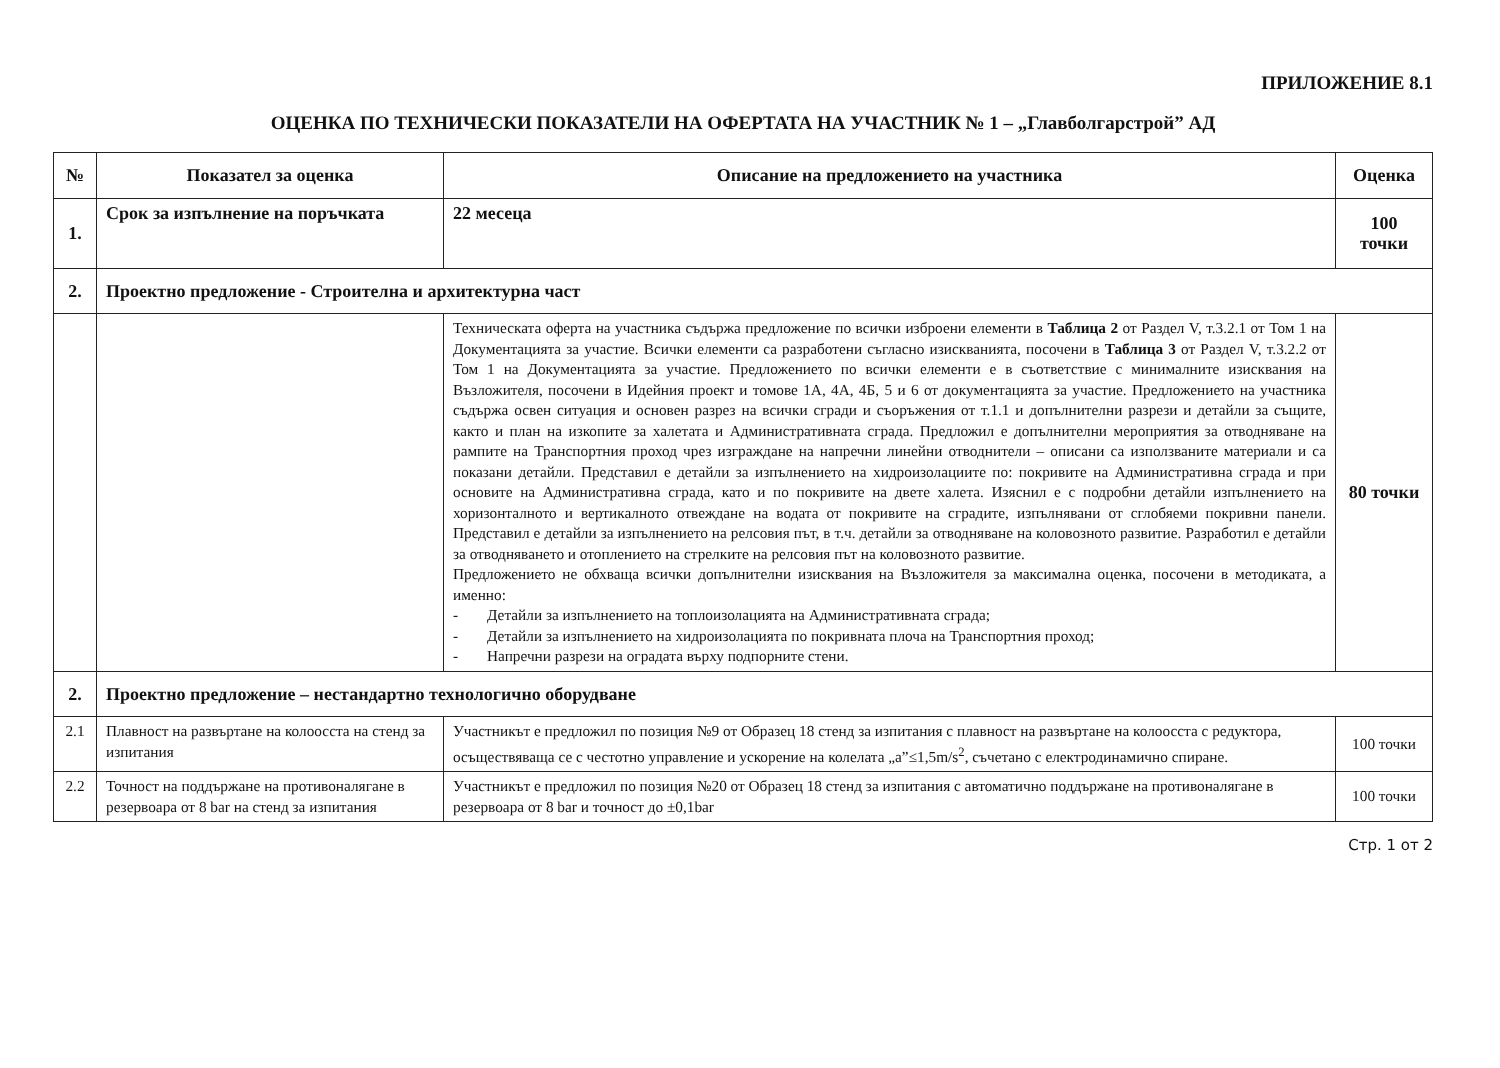ПРИЛОЖЕНИЕ 8.1
ОЦЕНКА ПО ТЕХНИЧЕСКИ ПОКАЗАТЕЛИ НА ОФЕРТАТА НА УЧАСТНИК № 1 – „Главболгарстрой” АД
| № | Показател за оценка | Описание на предложението на участника | Оценка |
| --- | --- | --- | --- |
| 1. | Срок за изпълнение на поръчката | 22 месеца | 100 точки |
| 2. | Проектно предложение - Строителна и архитектурна част | | |
| | | Техническата оферта на участника съдържа предложение по всички изброени елементи в Таблица 2 от Раздел V, т.3.2.1 от Том 1 на Документацията за участие. Всички елементи са разработени съгласно изискванията, посочени в Таблица 3 от Раздел V, т.3.2.2 от Том 1 на Документацията за участие. Предложението по всички елементи е в съответствие с минималните изисквания на Възложителя, посочени в Идейния проект и томове 1А, 4А, 4Б, 5 и 6 от документацията за участие. Предложението на участника съдържа освен ситуация и основен разрез на всички сгради и съоръжения от т.1.1 и допълнителни разрези и детайли за същите, както и план на изкопите за халетата и Административната сграда. Предложил е допълнителни мероприятия за отводняване на рампите на Транспортния проход чрез изграждане на напречни линейни отводнители – описани са използваните материали и са показани детайли. Представил е детайли за изпълнението на хидроизолациите по: покривите на Административна сграда и при основите на Административна сграда, като и по покривите на двете халета. Изяснил е с подробни детайли изпълнението на хоризонталното и вертикалното отвеждане на водата от покривите на сградите, изпълнявани от сглобяеми покривни панели. Представил е детайли за изпълнението на релсовия път, в т.ч. детайли за отводняване на коловозното развитие. Разработил е детайли за отводняването и отоплението на стрелките на релсовия път на коловозното развитие. Предложението не обхваща всички допълнителни изисквания на Възложителя за максимална оценка, посочени в методиката, а именно: - Детайли за изпълнението на топлоизолацията на Административната сграда; - Детайли за изпълнението на хидроизолацията по покривната плоча на Транспортния проход; - Напречни разрези на оградата върху подпорните стени. | 80 точки |
| 2. | Проектно предложение – нестандартно технологично оборудване | | |
| 2.1 | Плавност на развъртане на колоосста на стенд за изпитания | Участникът е предложил по позиция №9 от Образец 18 стенд за изпитания с плавност на развъртане на колоосста с редуктора, осъществяваща се с честотно управление и ускорение на колелата „а”≤1,5m/s<sup>2</sup>, съчетано с електродинамично спиране. | 100 точки |
| 2.2 | Точност на поддържане на противоналягане в резервоара от 8 bar на стенд за изпитания | Участникът е предложил по позиция №20 от Образец 18 стенд за изпитания с автоматично поддържане на противоналягане в резервоара от 8 bar и точност до ±0,1bar | 100 точки |
Стр. 1 от 2